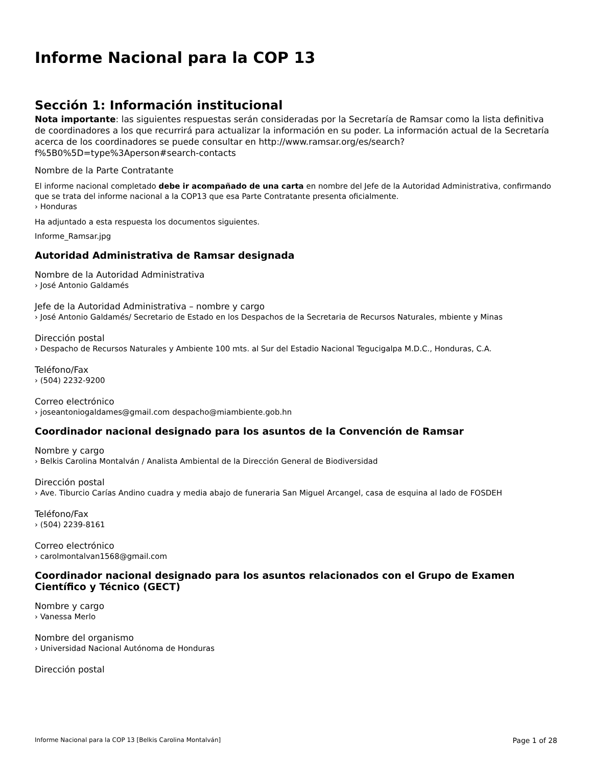Informe Nacional para la COP 13
Sección 1: Información institucional
Nota importante: las siguientes respuestas serán consideradas por la Secretaría de Ramsar como la lista definitiva de coordinadores a los que recurrirá para actualizar la información en su poder. La información actual de la Secretaría acerca de los coordinadores se puede consultar en http://www.ramsar.org/es/search?f%5B0%5D=type%3Aperson#search-contacts
Nombre de la Parte Contratante
El informe nacional completado debe ir acompañado de una carta en nombre del Jefe de la Autoridad Administrativa, confirmando que se trata del informe nacional a la COP13 que esa Parte Contratante presenta oficialmente.
› Honduras
Ha adjuntado a esta respuesta los documentos siguientes.
Informe_Ramsar.jpg
Autoridad Administrativa de Ramsar designada
Nombre de la Autoridad Administrativa
› José Antonio Galdamés
Jefe de la Autoridad Administrativa – nombre y cargo
› José Antonio Galdamés/ Secretario de Estado en los Despachos de la Secretaria de Recursos Naturales, mbiente y Minas
Dirección postal
› Despacho de Recursos Naturales y Ambiente 100 mts. al Sur del Estadio Nacional Tegucigalpa M.D.C., Honduras, C.A.
Teléfono/Fax
› (504) 2232-9200
Correo electrónico
› joseantoniogaldames@gmail.com despacho@miambiente.gob.hn
Coordinador nacional designado para los asuntos de la Convención de Ramsar
Nombre y cargo
› Belkis Carolina Montalván / Analista Ambiental de la Dirección General de Biodiversidad
Dirección postal
› Ave. Tiburcio Carías Andino cuadra y media abajo de funeraria San Miguel Arcangel, casa de esquina al lado de FOSDEH
Teléfono/Fax
› (504) 2239-8161
Correo electrónico
› carolmontalvan1568@gmail.com
Coordinador nacional designado para los asuntos relacionados con el Grupo de Examen Científico y Técnico (GECT)
Nombre y cargo
› Vanessa Merlo
Nombre del organismo
› Universidad Nacional Autónoma de Honduras
Dirección postal
Informe Nacional para la COP 13 [Belkis Carolina Montalván] Page 1 of 28